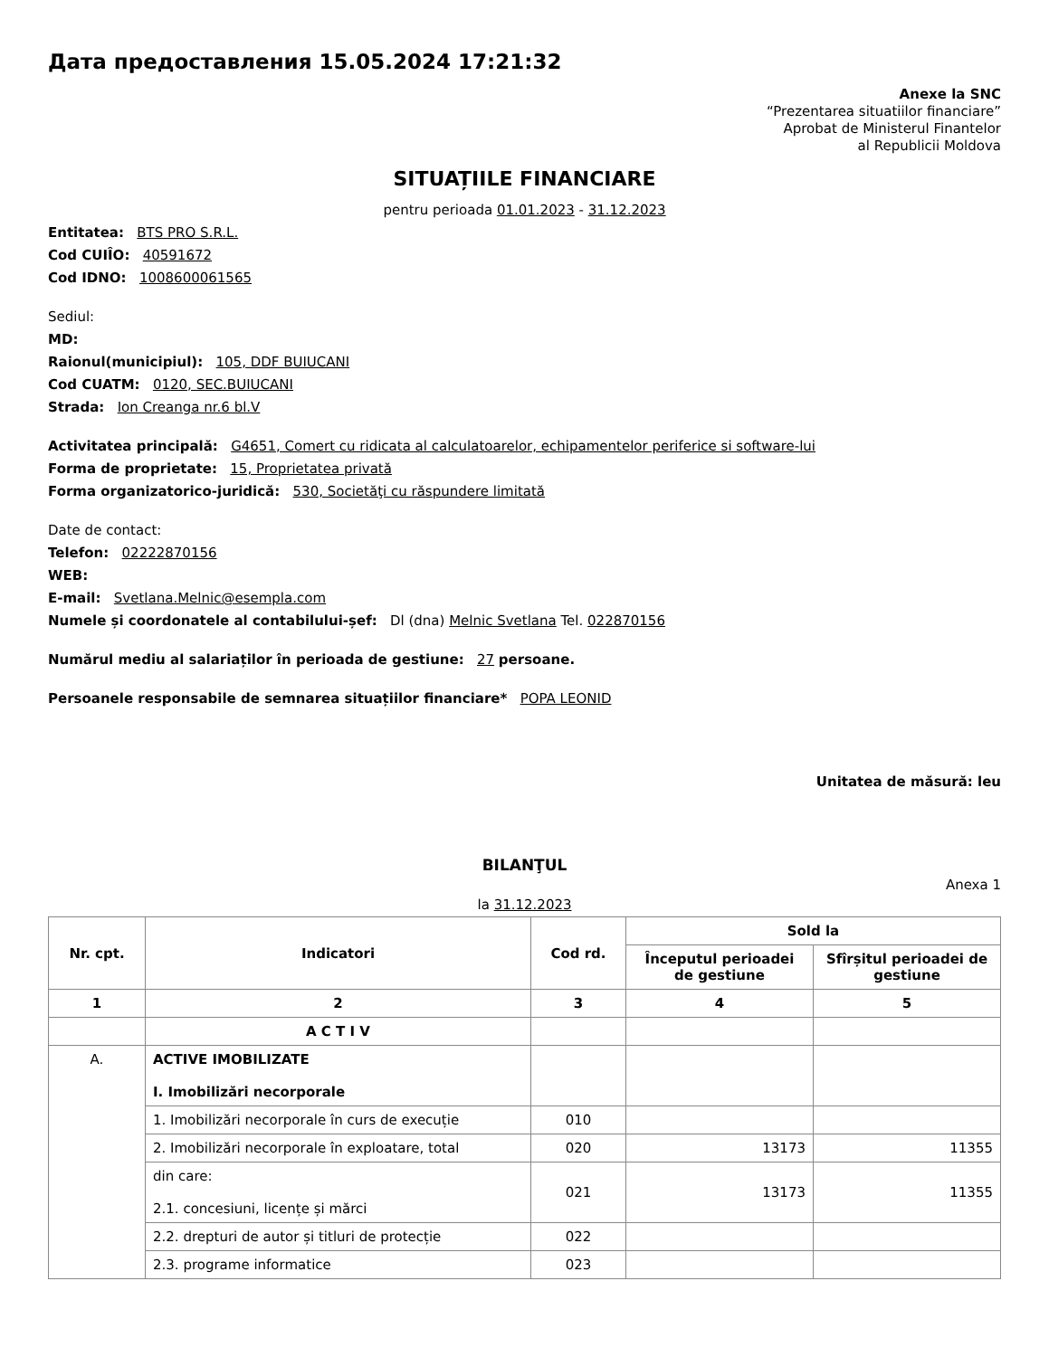Дата предоставления 15.05.2024 17:21:32
Anexe la SNC
“Prezentarea situatiilor financiare”
Aprobat de Ministerul Finantelor
al Republicii Moldova
SITUAȚIILE FINANCIARE
pentru perioada 01.01.2023 - 31.12.2023
Entitatea: BTS PRO S.R.L.
Cod CUIÎO: 40591672
Cod IDNO: 1008600061565
Sediul:
MD:
Raionul(municipiul): 105, DDF BUIUCANI
Cod CUATM: 0120, SEC.BUIUCANI
Strada: Ion Creanga nr.6 bl.V
Activitatea principală: G4651, Comert cu ridicata al calculatoarelor, echipamentelor periferice si software-lui
Forma de proprietate: 15, Proprietatea privată
Forma organizatorico-juridică: 530, Societăţi cu răspundere limitată
Date de contact:
Telefon: 02222870156
WEB:
E-mail: Svetlana.Melnic@esempla.com
Numele și coordonatele al contabilului-șef: Dl (dna) Melnic Svetlana Tel. 022870156
Numărul mediu al salariaților în perioada de gestiune: 27 persoane.
Persoanele responsabile de semnarea situațiilor financiare* POPA LEONID
Unitatea de măsură: leu
BILANŢUL
Anexa 1
la 31.12.2023
| Nr. cpt. | Indicatori | Cod rd. | Sold la | |
| --- | --- | --- | --- | --- |
| | | | Începutul perioadei de gestiune | Sfîrșitul perioadei de gestiune |
| 1 | 2 | 3 | 4 | 5 |
| | A C T I V | | | |
| A. | ACTIVE IMOBILIZATE I. Imobilizări necorporale | | | |
| | 1. Imobilizări necorporale în curs de execuție | 010 | | |
| | 2. Imobilizări necorporale în exploatare, total | 020 | 13173 | 11355 |
| | din care: 2.1. concesiuni, licențe și mărci | 021 | 13173 | 11355 |
| | 2.2. drepturi de autor și titluri de protecție | 022 | | |
| | 2.3. programe informatice | 023 | | |